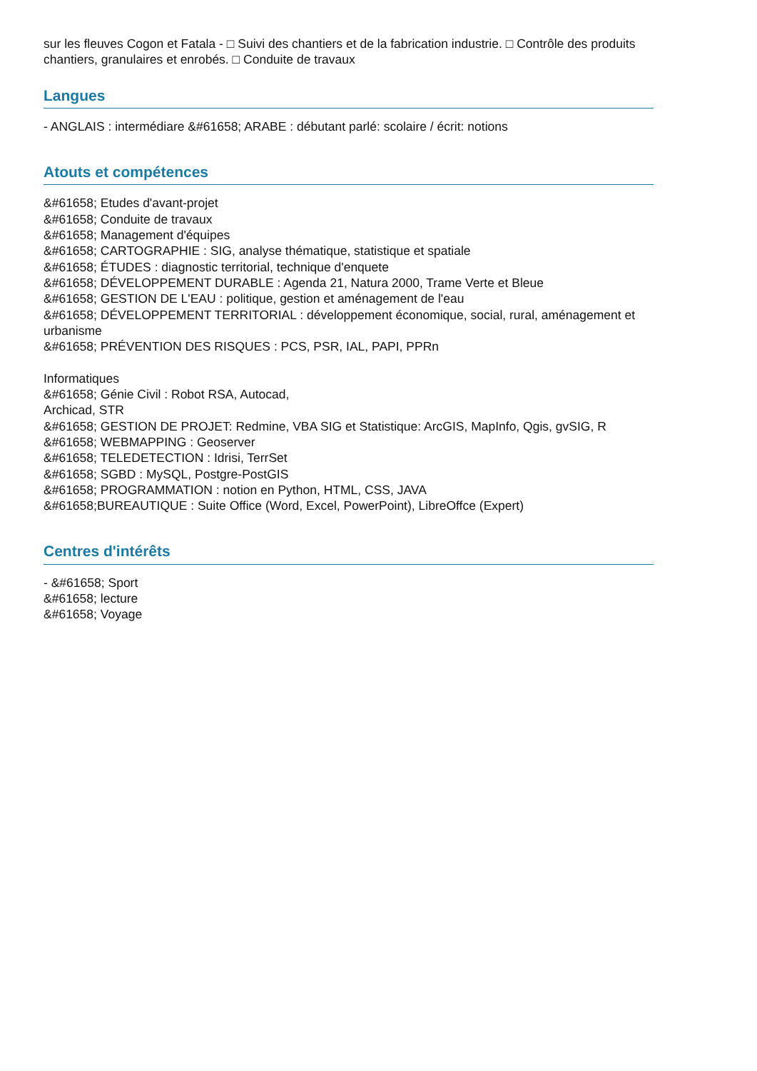sur les fleuves Cogon et Fatala - □ Suivi des chantiers et de la fabrication industrie. □ Contrôle des produits chantiers, granulaires et enrobés. □ Conduite de travaux
Langues
- ANGLAIS : intermédiare &#61658; ARABE : débutant parlé: scolaire / écrit: notions
Atouts et compétences
&#61658; Etudes d'avant-projet
&#61658; Conduite de travaux
&#61658; Management d'équipes
&#61658; CARTOGRAPHIE : SIG, analyse thématique, statistique et spatiale
&#61658; ÉTUDES : diagnostic territorial, technique d'enquete
&#61658; DÉVELOPPEMENT DURABLE : Agenda 21, Natura 2000, Trame Verte et Bleue
&#61658; GESTION DE L'EAU : politique, gestion et aménagement de l'eau
&#61658; DÉVELOPPEMENT TERRITORIAL : développement économique, social, rural, aménagement et urbanisme
&#61658; PRÉVENTION DES RISQUES : PCS, PSR, IAL, PAPI, PPRn
Informatiques
&#61658; Génie Civil : Robot RSA, Autocad,
Archicad, STR
&#61658; GESTION DE PROJET: Redmine, VBA SIG et Statistique: ArcGIS, MapInfo, Qgis, gvSIG, R
&#61658; WEBMAPPING : Geoserver
&#61658; TELEDETECTION : Idrisi, TerrSet
&#61658; SGBD : MySQL, Postgre-PostGIS
&#61658; PROGRAMMATION : notion en Python, HTML, CSS, JAVA
&#61658;BUREAUTIQUE : Suite Office (Word, Excel, PowerPoint), LibreOffce (Expert)
Centres d'intérêts
- &#61658; Sport
&#61658; lecture
&#61658; Voyage